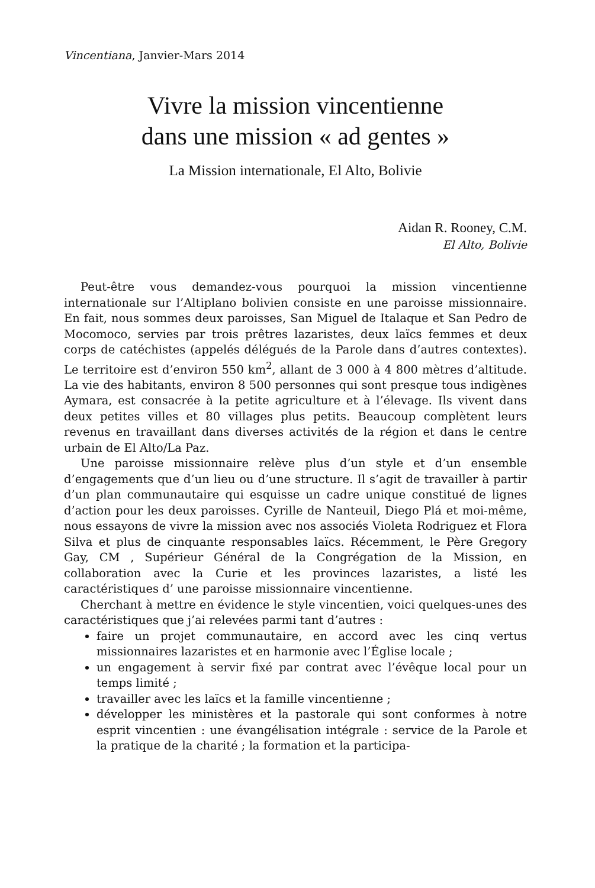Vincentiana, Janvier-Mars 2014
Vivre la mission vincentienne
dans une mission « ad gentes »
La Mission internationale, El Alto, Bolivie
Aidan R. Rooney, C.M.
El Alto, Bolivie
Peut-être vous demandez-vous pourquoi la mission vincentienne internationale sur l’Altiplano bolivien consiste en une paroisse missionnaire. En fait, nous sommes deux paroisses, San Miguel de Italaque et San Pedro de Mocomoco, servies par trois prêtres lazaristes, deux laïcs femmes et deux corps de catéchistes (appelés délégués de la Parole dans d’autres contextes). Le territoire est d’environ 550 km<sup>2</sup>, allant de 3 000 à 4 800 mètres d’altitude. La vie des habitants, environ 8 500 personnes qui sont presque tous indigènes Aymara, est consacrée à la petite agriculture et à l’élevage. Ils vivent dans deux petites villes et 80 villages plus petits. Beaucoup complètent leurs revenus en travaillant dans diverses activités de la région et dans le centre urbain de El Alto/La Paz.
Une paroisse missionnaire relève plus d’un style et d’un ensemble d’engagements que d’un lieu ou d’une structure. Il s’agit de travailler à partir d’un plan communautaire qui esquisse un cadre unique constitué de lignes d’action pour les deux paroisses. Cyrille de Nanteuil, Diego Plá et moi-même, nous essayons de vivre la mission avec nos associés Violeta Rodriguez et Flora Silva et plus de cinquante responsables laïcs. Récemment, le Père Gregory Gay, CM , Supérieur Général de la Congrégation de la Mission, en collaboration avec la Curie et les provinces lazaristes, a listé les caractéristiques d’ une paroisse missionnaire vincentienne.
Cherchant à mettre en évidence le style vincentien, voici quelques-unes des caractéristiques que j’ai relevées parmi tant d’autres :
faire un projet communautaire, en accord avec les cinq vertus missionnaires lazaristes et en harmonie avec l’Église locale ;
un engagement à servir fixé par contrat avec l’évêque local pour un temps limité ;
travailler avec les laïcs et la famille vincentienne ;
développer les ministères et la pastorale qui sont conformes à notre esprit vincentien : une évangélisation intégrale : service de la Parole et la pratique de la charité ; la formation et la participa-